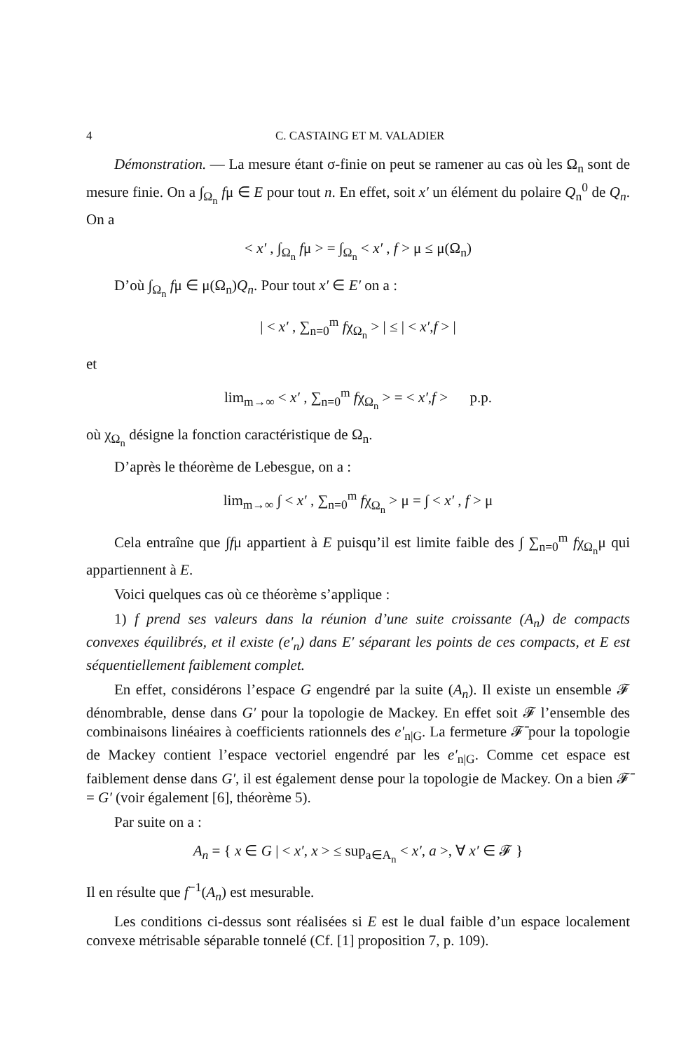4 C. CASTAING ET M. VALADIER
Démonstration. — La mesure étant σ-finie on peut se ramener au cas où les Ω<sub>n</sub> sont de mesure finie. On a ∫<sub>Ω<sub>n</sub></sub> fμ ∈ E pour tout n. En effet, soit x′ un élément du polaire Q<sub>n</sub><sup>0</sup> de Q<sub>n</sub>. On a
< x′ , ∫<sub>Ω<sub>n</sub></sub> fμ > = ∫<sub>Ω<sub>n</sub></sub> < x′ , f > μ ≤ μ(Ω<sub>n</sub>)
D’où ∫<sub>Ω<sub>n</sub></sub> fμ ∈ μ(Ω<sub>n</sub>)Q<sub>n</sub>. Pour tout x′ ∈ E′ on a :
| < x′ , ∑<sub>n=0</sub><sup>m</sup> fχ<sub>Ω<sub>n</sub></sub> > | ≤ | < x′,f > |
et
lim<sub>m→∞</sub> < x′ , ∑<sub>n=0</sub><sup>m</sup> fχ<sub>Ω<sub>n</sub></sub> > = < x′,f > p.p.
où χ<sub>Ω<sub>n</sub></sub> désigne la fonction caractéristique de Ω<sub>n</sub>.
D’après le théorème de Lebesgue, on a :
lim<sub>m→∞</sub> ∫ < x′ , ∑<sub>n=0</sub><sup>m</sup> fχ<sub>Ω<sub>n</sub></sub> > μ = ∫ < x′ , f > μ
Cela entraîne que ∫fμ appartient à E puisqu’il est limite faible des ∫ ∑<sub>n=0</sub><sup>m</sup> fχ<sub>Ω<sub>n</sub></sub>μ qui appartiennent à E.
Voici quelques cas où ce théorème s’applique :
1) f prend ses valeurs dans la réunion d’une suite croissante (A<sub>n</sub>) de compacts convexes équilibrés, et il existe (e′<sub>n</sub>) dans E′ séparant les points de ces compacts, et E est séquentiellement faiblement complet.
En effet, considérons l’espace G engendré par la suite (A<sub>n</sub>). Il existe un ensemble 𝓕 dénombrable, dense dans G′ pour la topologie de Mackey. En effet soit 𝓕 l’ensemble des combinaisons linéaires à coefficients rationnels des e′<sub>n|G</sub>. La fermeture 𝓕̄ pour la topologie de Mackey contient l’espace vectoriel engendré par les e′<sub>n|G</sub>. Comme cet espace est faiblement dense dans G′, il est également dense pour la topologie de Mackey. On a bien 𝓕̄ = G′ (voir également [6], théorème 5).
Par suite on a :
A<sub>n</sub> = { x ∈ G | < x′, x > ≤ sup<sub>a∈A<sub>n</sub></sub> < x′, a >, ∀ x′ ∈ 𝓕 }
Il en résulte que f<sup>−1</sup>(A<sub>n</sub>) est mesurable.
Les conditions ci-dessus sont réalisées si E est le dual faible d’un espace localement convexe métrisable séparable tonnelé (Cf. [1] proposition 7, p. 109).